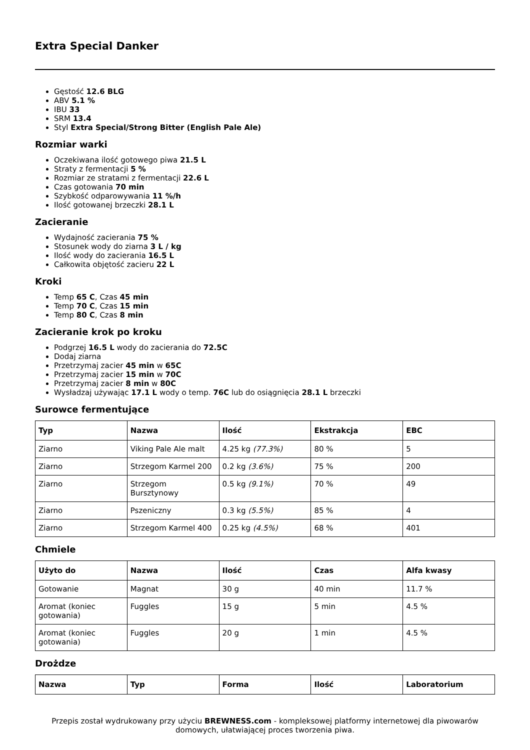Extra Special Danker
Gęstość 12.6 BLG
ABV 5.1 %
IBU 33
SRM 13.4
Styl Extra Special/Strong Bitter (English Pale Ale)
Rozmiar warki
Oczekiwana ilość gotowego piwa 21.5 L
Straty z fermentacji 5 %
Rozmiar ze stratami z fermentacji 22.6 L
Czas gotowania 70 min
Szybkość odparowywania 11 %/h
Ilość gotowanej brzeczki 28.1 L
Zacieranie
Wydajność zacierania 75 %
Stosunek wody do ziarna 3 L / kg
Ilość wody do zacierania 16.5 L
Całkowita objętość zacieru 22 L
Kroki
Temp 65 C, Czas 45 min
Temp 70 C, Czas 15 min
Temp 80 C, Czas 8 min
Zacieranie krok po kroku
Podgrzej 16.5 L wody do zacierania do 72.5C
Dodaj ziarna
Przetrzymaj zacier 45 min w 65C
Przetrzymaj zacier 15 min w 70C
Przetrzymaj zacier 8 min w 80C
Wysładzaj używając 17.1 L wody o temp. 76C lub do osiągnięcia 28.1 L brzeczki
Surowce fermentujące
| Typ | Nazwa | Ilość | Ekstrakcja | EBC |
| --- | --- | --- | --- | --- |
| Ziarno | Viking Pale Ale malt | 4.25 kg (77.3%) | 80 % | 5 |
| Ziarno | Strzegom Karmel 200 | 0.2 kg (3.6%) | 75 % | 200 |
| Ziarno | Strzegom Bursztynowy | 0.5 kg (9.1%) | 70 % | 49 |
| Ziarno | Pszeniczny | 0.3 kg (5.5%) | 85 % | 4 |
| Ziarno | Strzegom Karmel 400 | 0.25 kg (4.5%) | 68 % | 401 |
Chmiele
| Użyto do | Nazwa | Ilość | Czas | Alfa kwasy |
| --- | --- | --- | --- | --- |
| Gotowanie | Magnat | 30 g | 40 min | 11.7 % |
| Aromat (koniec gotowania) | Fuggles | 15 g | 5 min | 4.5 % |
| Aromat (koniec gotowania) | Fuggles | 20 g | 1 min | 4.5 % |
Drożdze
| Nazwa | Typ | Forma | Ilość | Laboratorium |
| --- | --- | --- | --- | --- |
Przepis został wydrukowany przy użyciu BREWNESS.com - kompleksowej platformy internetowej dla piwowarów domowych, ułatwiającej proces tworzenia piwa.